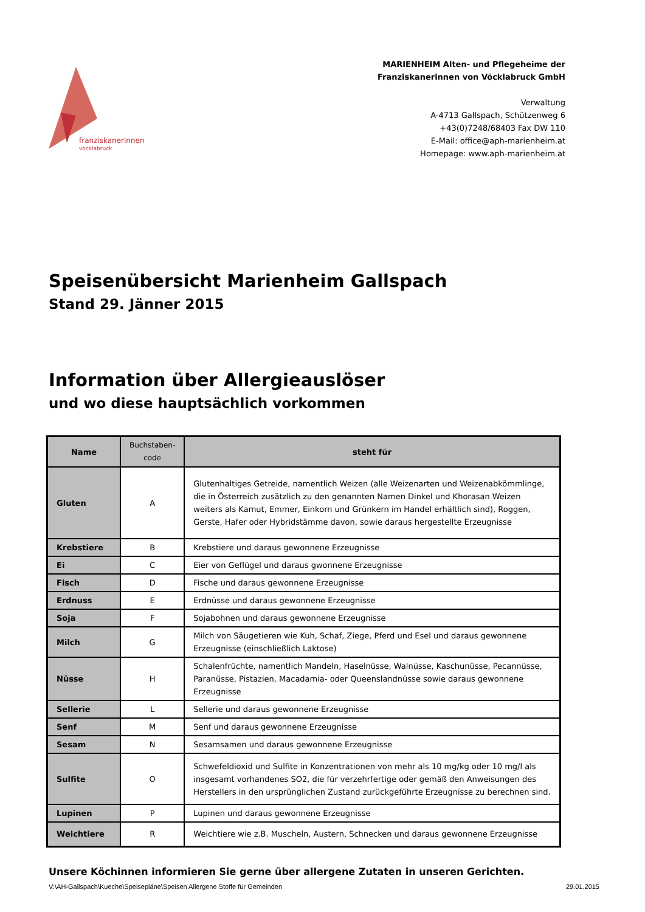franziskanerinnen
vöcklabruck
MARIENHEIM Alten- und Pflegeheime der
Franziskanerinnen von Vöcklabruck GmbH
Verwaltung
A-4713 Gallspach, Schützenweg 6
+43(0)7248/68403 Fax DW 110
E-Mail: office@aph-marienheim.at
Homepage: www.aph-marienheim.at
Speisenübersicht Marienheim Gallspach
Stand 29. Jänner 2015
Information über Allergieauslöser
und wo diese hauptsächlich vorkommen
| Name | Buchstaben- code | steht für |
| --- | --- | --- |
| Gluten | A | Glutenhaltiges Getreide, namentlich Weizen (alle Weizenarten und Weizenabkömmlinge, die in Österreich zusätzlich zu den genannten Namen Dinkel und Khorasan Weizen weiters als Kamut, Emmer, Einkorn und Grünkern im Handel erhältlich sind), Roggen, Gerste, Hafer oder Hybridstämme davon, sowie daraus hergestellte Erzeugnisse |
| Krebstiere | B | Krebstiere und daraus gewonnene Erzeugnisse |
| Ei | C | Eier von Geflügel und daraus gwonnene Erzeugnisse |
| Fisch | D | Fische und daraus gewonnene Erzeugnisse |
| Erdnuss | E | Erdnüsse und daraus gewonnene Erzeugnisse |
| Soja | F | Sojabohnen und daraus gewonnene Erzeugnisse |
| Milch | G | Milch von Säugetieren wie Kuh, Schaf, Ziege, Pferd und Esel und daraus gewonnene Erzeugnisse (einschließlich Laktose) |
| Nüsse | H | Schalenfrüchte, namentlich Mandeln, Haselnüsse, Walnüsse, Kaschunüsse, Pecannüsse, Paranüsse, Pistazien, Macadamia- oder Queenslandnüsse sowie daraus gewonnene Erzeugnisse |
| Sellerie | L | Sellerie und daraus gewonnene Erzeugnisse |
| Senf | M | Senf und daraus gewonnene Erzeugnisse |
| Sesam | N | Sesamsamen und daraus gewonnene Erzeugnisse |
| Sulfite | O | Schwefeldioxid und Sulfite in Konzentrationen von mehr als 10 mg/kg oder 10 mg/l als insgesamt vorhandenes SO2, die für verzehrfertige oder gemäß den Anweisungen des Herstellers in den ursprünglichen Zustand zurückgeführte Erzeugnisse zu berechnen sind. |
| Lupinen | P | Lupinen und daraus gewonnene Erzeugnisse |
| Weichtiere | R | Weichtiere wie z.B. Muscheln, Austern, Schnecken und daraus gewonnene Erzeugnisse |
Unsere Köchinnen informieren Sie gerne über allergene Zutaten in unseren Gerichten.
V:\AH-Gallspach\Kueche\Speisepläne\Speisen Allergene Stoffe für Gemeinden 29.01.2015